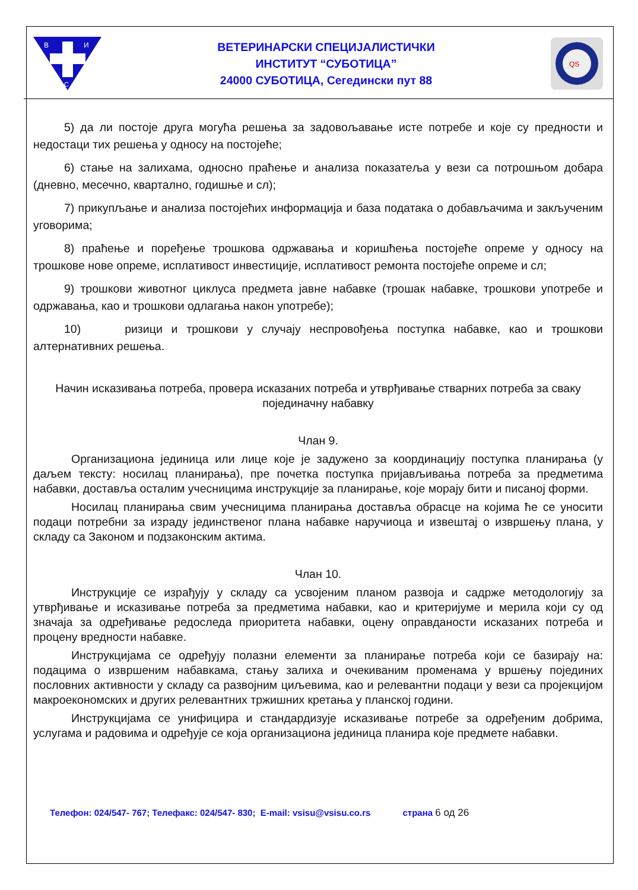В
И
С
ВЕТЕРИНАРСКИ СПЕЦИЈАЛИСТИЧКИ
ИНСТИТУТ “СУБОТИЦА”
24000 СУБОТИЦА, Сегедински пут 88
QS
5) да ли постоје друга могућа решења за задовољавање исте потребе и које су предности и недостаци тих решења у односу на постојеће;
6) стање на залихама, односно праћење и анализа показатеља у вези са потрошњом добара (дневно, месечно, квартално, годишње и сл);
7) прикупљање и анализа постојећих информација и база података о добављачима и закљученим уговорима;
8) праћење и поређење трошкова одржавања и коришћења постојеће опреме у односу на трошкове нове опреме, исплативост инвестиције, исплативост ремонта постојеће опреме и сл;
9) трошкови животног циклуса предмета јавне набавке (трошак набавке, трошкови употребе и одржавања, као и трошкови одлагања након употребе);
10) ризици и трошкови у случају неспровођења поступка набавке, као и трошкови алтернативних решења.
Начин исказивања потреба, провера исказаних потреба и утврђивање стварних потреба за сваку појединачну набавку
Члан 9.
Организациона јединица или лице које је задужено за координацију поступка планирања (у даљем тексту: носилац планирања), пре почетка поступка пријављивања потреба за предметима набавки, доставља осталим учесницима инструкције за планирање, које морају бити и писаној форми.
Носилац планирања свим учесницима планирања доставља обрасце на којима ће се уносити подаци потребни за израду јединственог плана набавке наручиоца и извештај о извршењу плана, у складу са Законом и подзаконским актима.
Члан 10.
Инструкције се израђују у складу са усвојеним планом развоја и садрже методологију за утврђивање и исказивање потреба за предметима набавки, као и критеријуме и мерила који су од значаја за одређивање редоследа приоритета набавки, оцену оправданости исказаних потреба и процену вредности набавке.
Инструкцијама се одређују полазни елементи за планирање потреба који се базирају на: подацима о извршеним набавкама, стању залиха и очекиваним променама у вршењу појединих пословних активности у складу са развојним циљевима, као и релевантни подаци у вези са пројекцијом макроекономских и других релевантних тржишних кретања у планској години.
Инструкцијама се унифицира и стандардизује исказивање потребе за одређеним добрима, услугама и радовима и одређује се која организациона јединица планира које предмете набавки.
Телефон: 024/547- 767; Телефакс: 024/547- 830; E-mail: vsisu@vsisu.co.rs страна 6 од 26